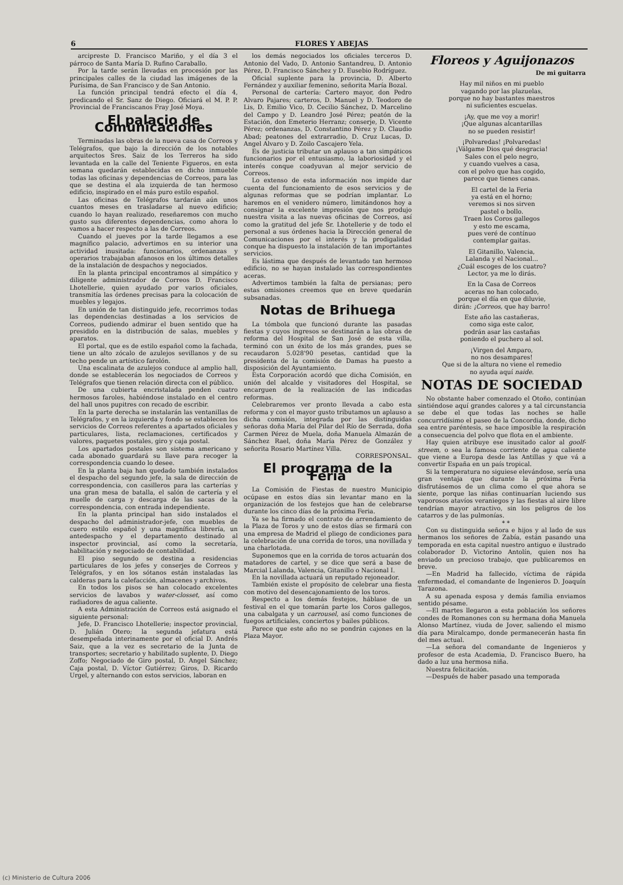6 FLORES Y ABEJAS
arcipreste D. Francisco Mariño, y el día 3 el párroco de Santa María D. Rufino Caraballo.
Por la tarde serán llevadas en procesión por las principales calles de la ciudad las imágenes de la Purísima, de San Francisco y de San Antonio.
La función principal tendrá efecto el día 4, predicando el Sr. Sanz de Diego. Oficiará el M. P. P. Provincial de Franciscanos Fray José Moya.
El palacio de Comunicaciones
Terminadas las obras de la nueva casa de Correos y Telégrafos, que bajo la dirección de los notables arquitectos Sres. Saiz de los Terreros ha sido levantada en la calle del Teniente Figueros, en esta semana quedarán establecidas en dicho inmueble todas las oficinas y dependencias de Correos, para las que se destina el ala izquierda de tan hermoso edificio, inspirado en el más puro estilo español.
Las oficinas de Telégrafos tardarán aún unos cuantos meses en trasladarse al nuevo edificio; cuando lo hayan realizado, reseñaremos con mucho gusto sus diferentes dependencias, como ahora lo vamos a hacer respecto a las de Correos.
Cuando el jueves por la tarde llegamos a ese magnífico palacio, advertimos en su interior una actividad inusitada: funcionarios, ordenanzas y operarios trabajaban afanosos en los últimos detalles de la instalación de despachos y negociados.
En la planta principal encontramos al simpático y diligente administrador de Correos D. Francisco Lhotellerie, quien ayudado por varios oficiales, transmitía las órdenes precisas para la colocación de muebles y legajos.
En unión de tan distinguido jefe, recorrimos todas las dependencias destinadas a los servicios de Correos, pudiendo admirar el buen sentido que ha presidido en la distribución de salas, muebles y aparatos.
El portal, que es de estilo español como la fachada, tiene un alto zócalo de azulejos sevillanos y de su techo pende un artístico farolón.
Una escalinata de azulejos conduce al amplio hall, donde se establecerán los negociados de Correos y Telégrafos que tienen relación directa con el público.
De una cubierta encristalada penden cuatro hermosos faroles, habiéndose instalado en el centro del hall unos pupitres con recado de escribir.
En la parte derecha se instalarán las ventanillas de Telégrafos, y en la izquierda y fondo se establecen los servicios de Correos referentes a apartados oficiales y particulares, lista, reclamaciones, certificados y valores, paquetes postales, giro y caja postal.
Los apartados postales son sistema americano y cada abonado guardará su llave para recoger la correspondencia cuando lo desee.
En la planta baja han quedado también instalados el despacho del segundo jefe, la sala de dirección de correspondencia, con casilleros para las carterías y una gran mesa de batalla, el salón de cartería y el muelle de carga y descarga de las sacas de la correspondencia, con entrada independiente.
En la planta principal han sido instalados el despacho del administrador-jefe, con muebles de cuero estilo español y una magnífica librería, un antedespacho y el departamento destinado al inspector provincial, así como la secretaría, habilitación y negociado de contabilidad.
El piso segundo se destina a residencias particulares de los jefes y conserjes de Correos y Telégrafos, y en los sótanos están instaladas las calderas para la calefacción, almacenes y archivos.
En todos los pisos se han colocado excelentes servicios de lavabos y water-closset, así como radiadores de agua caliente.
A esta Administración de Correos está asignado el siguiente personal:
Jefe, D. Francisco Lhotellerie; inspector provincial, D. Julián Otero; la segunda jefatura está desempeñada interinamente por el oficial D. Andrés Saiz, que a la vez es secretario de la Junta de transportes; secretario y habilitado suplente, D. Diego Zoffo; Negociado de Giro postal, D. Angel Sánchez; Caja postal, D. Víctor Gutiérrez; Giros, D. Ricardo Urgel, y alternando con estos servicios, laboran en
los demás negociados los oficiales terceros D. Antonio del Vado, D. Antonio Santandreu, D. Antonio Pérez, D. Francisco Sánchez y D. Eusebio Rodríguez.
Oficial suplente para la provincia, D. Alberto Fernández y auxiliar femenino, señorita María Bozal.
Personal de cartería: Cartero mayor, don Pedro Alvaro Pajares; carteros, D. Manuel y D. Teodoro de Lis, D. Emilio Vico, D. Cecilio Sánchez, D. Marcelino del Campo y D. Leandro José Pérez; peatón de la Estación, don Emeterio Herranz; conserje, D. Vicente Pérez; ordenanzas, D. Constantino Pérez y D. Claudio Abad; peatones del extrarradio, D. Cruz Lucas, D. Angel Alvaro y D. Zoilo Cascajero Yela.
Es de justicia tributar un aplauso a tan simpáticos funcionarios por el entusiasmo, la laboriosidad y el interés conque coadyuvan al mejor servicio de Correos.
Lo extenso de esta información nos impide dar cuenta del funcionamiento de esos servicios y de algunas reformas que se podrían implantar. Lo haremos en el venidero número, limitándonos hoy a consignar la excelente impresión que nos produjo nuestra visita a las nuevas oficinas de Correos, así como la gratitud del jefe Sr. Lhotellerie y de todo el personal a sus órdenes hacia la Dirección general de Comunicaciones por el interés y la prodigalidad conque ha dispuesto la instalación de tan importantes servicios.
Es lástima que después de levantado tan hermoso edificio, no se hayan instalado las correspondientes aceras.
Advertimos también la falta de persianas; pero estas omisiones creemos que en breve quedarán subsanadas.
Notas de Brihuega
La tómbola que funcionó durante las pasadas fiestas y cuyos ingresos se destinarán a las obras de reforma del Hospital de San José de esta villa, terminó con un éxito de los más grandes, pues se recaudaron 5.028'90 pesetas, cantidad que la presidenta de la comisión de Damas ha puesto a disposición del Ayuntamiento.
Esta Corporación acordó que dicha Comisión, en unión del alcalde y visitadores del Hospital, se encarguen de la realización de las indicadas reformas.
Celebraremos ver pronto llevada a cabo esta reforma y con el mayor gusto tributamos un aplauso a dicha comisión, integrada por las distinguidas señoras doña María del Pilar del Río de Serrada, doña Carmen Pérez de Muela, doña Manuela Almazán de Sánchez Rael, doña María Pérez de González y señorita Rosario Martínez Villa.
CORRESPONSAL.
El programa de la Feria
La Comisión de Fiestas de nuestro Municipio ocúpase en estos días sin levantar mano en la organización de los festejos que han de celebrarse durante los cinco días de la próxima Feria.
Ya se ha firmado el contrato de arrendamiento de la Plaza de Toros y uno de estos días se firmará con una empresa de Madrid el pliego de condiciones para la celebración de una corrida de toros, una novillada y una charlotada.
Suponemos que en la corrida de toros actuarán dos matadores de cartel, y se dice que será a base de Marcial Lalanda, Valencia, Gitanillo o Nacional I.
En la novillada actuará un reputado rejoneador.
También existe el propósito de celebrar una fiesta con motivo del desencajonamiento de los toros.
Respecto a los demás festejos, háblase de un festival en el que tomarán parte los Coros gallegos, una cabalgata y un carrousel, así como funciones de fuegos artificiales, conciertos y bailes públicos.
Parece que este año no se pondrán cajones en la Plaza Mayor.
Floreos y Aguijonazos
De mi guitarra
Hay mil niños en mi pueblo
vagando por las plazuelas,
porque no hay bastantes maestros
ni suficientes escuelas.
¡Ay, que me voy a morir!
¡Que algunas alcantarillas
no se pueden resistir!
¡Polvaredas! ¡Polvaredas!
¡Válgame Dios qué desgracia!
Sales con el pelo negro,
y cuando vuelves a casa,
con el polvo que has cogido,
parece que tienes canas.
El cartel de la Feria
ya está en el horno;
veremos si nos sirven
pastel o bollo.
Traen los Coros gallegos
y esto me escama,
pues veré de contínuo
contemplar gaitas.
El Gitanillo, Valencia,
Lalanda y el Nacional...
¿Cuál escoges de los cuatro?
Lector, ya me lo dirás.
En la Casa de Correos
aceras no han colocado,
porque el día en que diluvie,
dirán: ¡Correos, que hay barro!
Este año las castañeras,
como siga este calor,
podrán asar las castañas
poniendo el puchero al sol.
¡Virgen del Amparo,
no nos desampares!
Que si de la altura no viene el remedio
no ayuda aquí naide.
NOTAS DE SOCIEDAD
No obstante haber comenzado el Otoño, continúan sintiéndose aquí grandes calores y a tal circunstancia se debe el que todas las noches se halle concurridísimo el paseo de la Concordia, donde, dicho sea entre paréntesis, se hace imposible la respiración a consecuencia del polvo que flota en el ambiente.
Hay quien atribuye ese inusitado calor al goolf-streem, o sea la famosa corriente de agua caliente que viene a Europa desde las Antillas y que vá a convertir España en un país tropical.
Si la temperatura no siguiese elevándose, sería una gran ventaja que durante la próxima Feria disfrutásemos de un clima como el que ahora se siente, porque las niñas continuarían luciendo sus vaporosos atavíos veraniegos y las fiestas al aire libre tendrían mayor atractivo, sin los peligros de los catarros y de las pulmonías.
* *
Con su distinguida señora e hijos y al lado de sus hermanos los señores de Zabía, están pasando una temporada en esta capital nuestro antiguo e ilustrado colaborador D. Victorino Antolín, quien nos ha enviado un precioso trabajo, que publicaremos en breve.
—En Madrid ha fallecido, víctima de rápida enfermedad, el comandante de Ingenieros D. Joaquín Tarazona.
A su apenada esposa y demás familia enviamos sentido pésame.
—El martes llegaron a esta población los señores condes de Romanones con su hermana doña Manuela Alonso Martínez, viuda de Jover, saliendo el mismo día para Miralcampo, donde permanecerán hasta fin del mes actual.
—La señora del comandante de Ingenieros y profesor de esta Academia, D. Francisco Buero, ha dado a luz una hermosa niña.
Nuestra felicitación.
—Después de haber pasado una temporada
(c) Ministerio de Cultura 2006